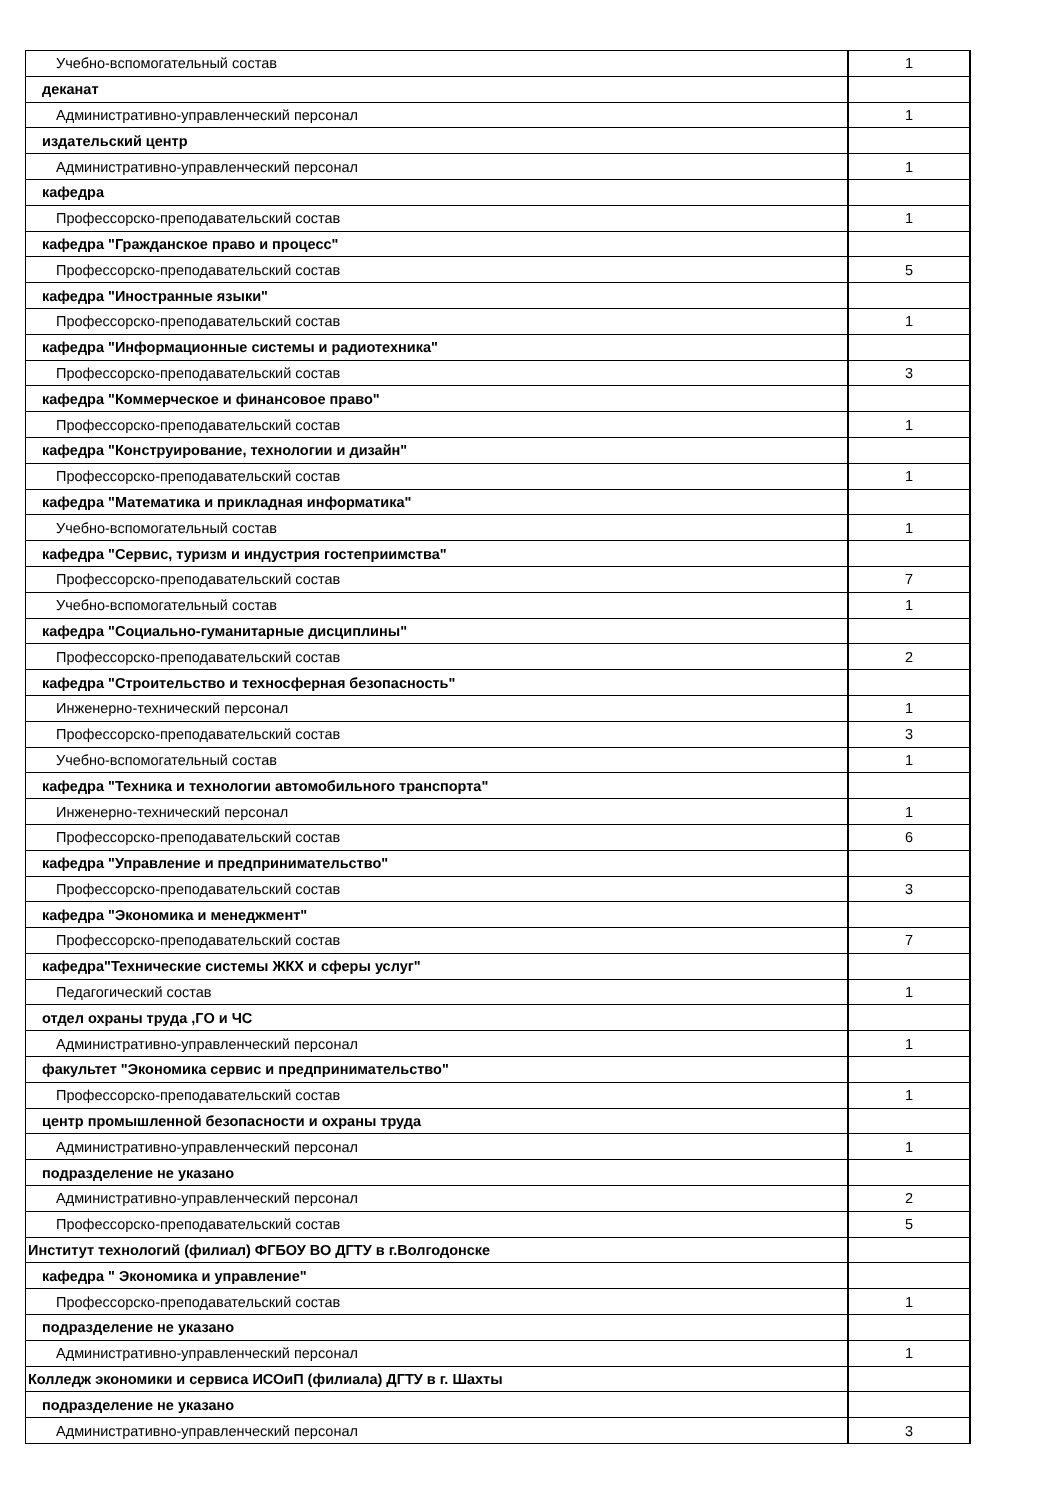| Учебно-вспомогательный состав | 1 |
| деканат | |
| Административно-управленческий персонал | 1 |
| издательский центр | |
| Административно-управленческий персонал | 1 |
| кафедра | |
| Профессорско-преподавательский состав | 1 |
| кафедра "Гражданское право и процесс" | |
| Профессорско-преподавательский состав | 5 |
| кафедра "Иностранные языки" | |
| Профессорско-преподавательский состав | 1 |
| кафедра "Информационные системы и радиотехника" | |
| Профессорско-преподавательский состав | 3 |
| кафедра "Коммерческое и финансовое право" | |
| Профессорско-преподавательский состав | 1 |
| кафедра "Конструирование, технологии и дизайн" | |
| Профессорско-преподавательский состав | 1 |
| кафедра "Математика и прикладная информатика" | |
| Учебно-вспомогательный состав | 1 |
| кафедра "Сервис, туризм и индустрия гостеприимства" | |
| Профессорско-преподавательский состав | 7 |
| Учебно-вспомогательный состав | 1 |
| кафедра "Социально-гуманитарные дисциплины" | |
| Профессорско-преподавательский состав | 2 |
| кафедра "Строительство и техносферная безопасность" | |
| Инженерно-технический персонал | 1 |
| Профессорско-преподавательский состав | 3 |
| Учебно-вспомогательный состав | 1 |
| кафедра "Техника и технологии автомобильного транспорта" | |
| Инженерно-технический персонал | 1 |
| Профессорско-преподавательский состав | 6 |
| кафедра "Управление и предпринимательство" | |
| Профессорско-преподавательский состав | 3 |
| кафедра "Экономика и менеджмент" | |
| Профессорско-преподавательский состав | 7 |
| кафедра"Технические системы ЖКХ и сферы услуг" | |
| Педагогический состав | 1 |
| отдел охраны труда ,ГО и ЧС | |
| Административно-управленческий персонал | 1 |
| факультет "Экономика сервис и предпринимательство" | |
| Профессорско-преподавательский состав | 1 |
| центр промышленной безопасности и охраны труда | |
| Административно-управленческий персонал | 1 |
| подразделение не указано | |
| Административно-управленческий персонал | 2 |
| Профессорско-преподавательский состав | 5 |
| Институт технологий (филиал) ФГБОУ ВО ДГТУ в г.Волгодонске | |
| кафедра " Экономика и управление" | |
| Профессорско-преподавательский состав | 1 |
| подразделение не указано | |
| Административно-управленческий персонал | 1 |
| Колледж экономики и сервиса ИСОиП (филиала) ДГТУ в г. Шахты | |
| подразделение не указано | |
| Административно-управленческий персонал | 3 |